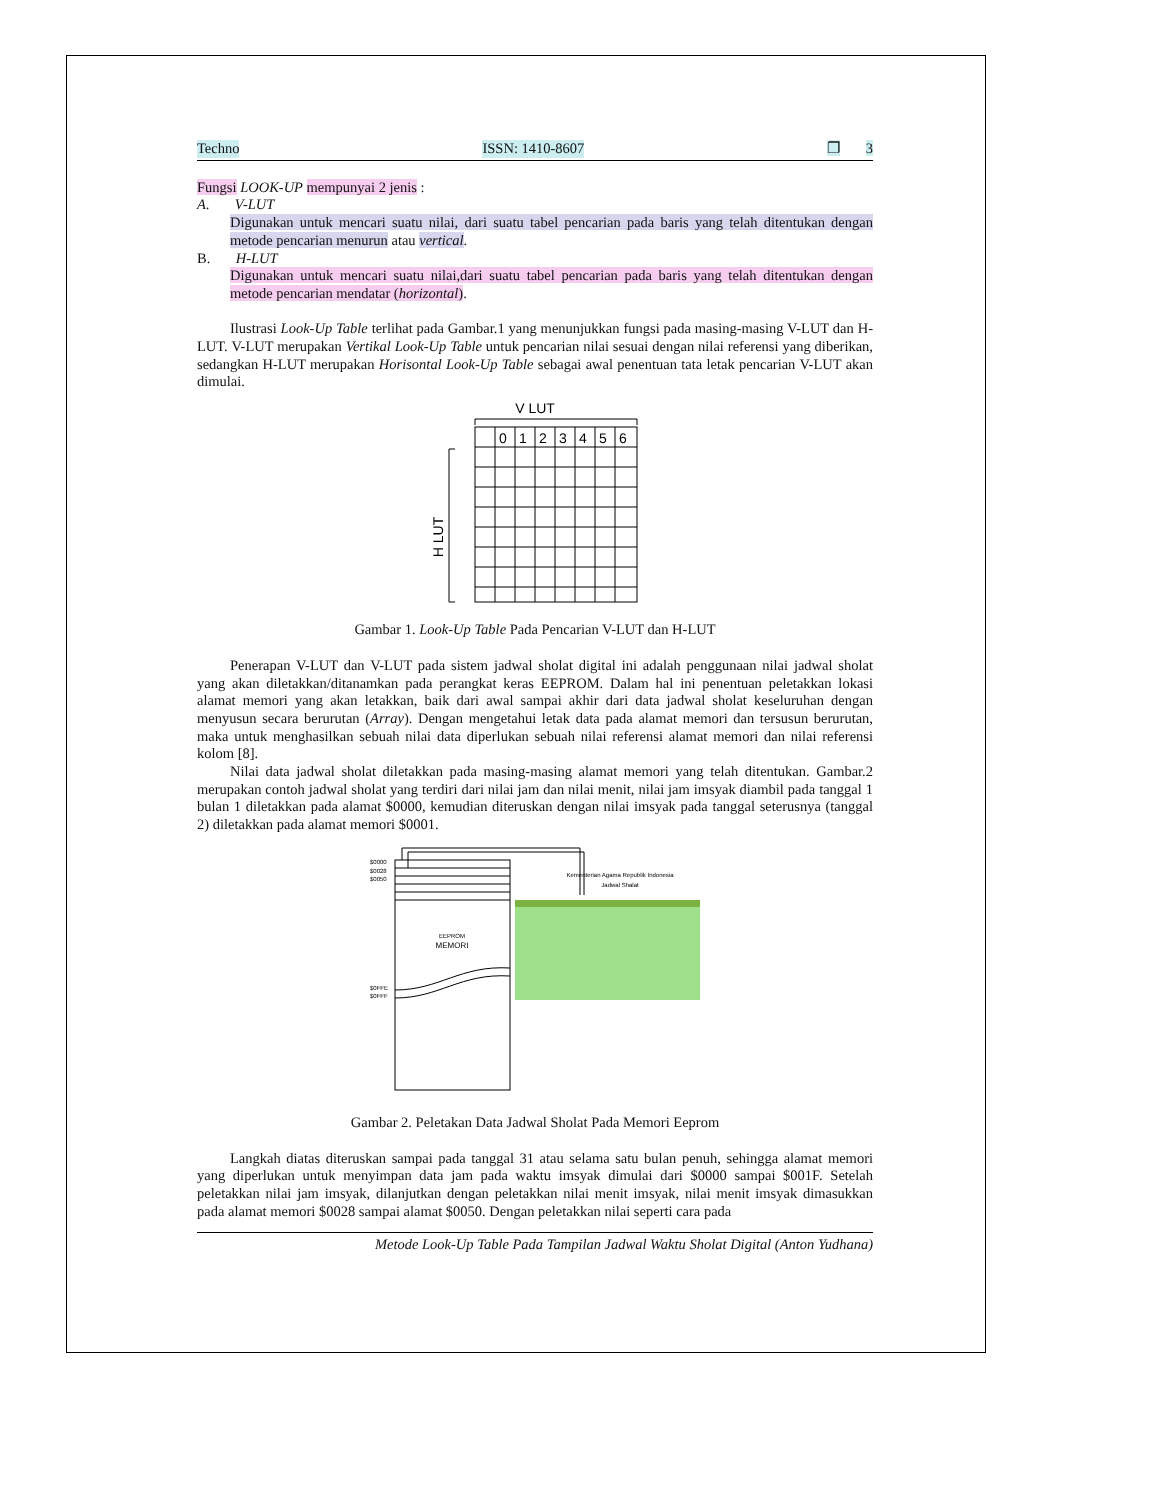Techno ISSN: 1410-8607 ❐ 3
Fungsi LOOK-UP mempunyai 2 jenis :
A. V-LUT
Digunakan untuk mencari suatu nilai, dari suatu tabel pencarian pada baris yang telah ditentukan dengan metode pencarian menurun atau vertical.
B. H-LUT
Digunakan untuk mencari suatu nilai,dari suatu tabel pencarian pada baris yang telah ditentukan dengan metode pencarian mendatar (horizontal).
Ilustrasi Look-Up Table terlihat pada Gambar.1 yang menunjukkan fungsi pada masing-masing V-LUT dan H-LUT. V-LUT merupakan Vertikal Look-Up Table untuk pencarian nilai sesuai dengan nilai referensi yang diberikan, sedangkan H-LUT merupakan Horisontal Look-Up Table sebagai awal penentuan tata letak pencarian V-LUT akan dimulai.
V LUT
H LUT
0
1
2
3
4
5
6
Gambar 1. Look-Up Table Pada Pencarian V-LUT dan H-LUT
Penerapan V-LUT dan V-LUT pada sistem jadwal sholat digital ini adalah penggunaan nilai jadwal sholat yang akan diletakkan/ditanamkan pada perangkat keras EEPROM. Dalam hal ini penentuan peletakkan lokasi alamat memori yang akan letakkan, baik dari awal sampai akhir dari data jadwal sholat keseluruhan dengan menyusun secara berurutan (Array). Dengan mengetahui letak data pada alamat memori dan tersusun berurutan, maka untuk menghasilkan sebuah nilai data diperlukan sebuah nilai referensi alamat memori dan nilai referensi kolom [8].
Nilai data jadwal sholat diletakkan pada masing-masing alamat memori yang telah ditentukan. Gambar.2 merupakan contoh jadwal sholat yang terdiri dari nilai jam dan nilai menit, nilai jam imsyak diambil pada tanggal 1 bulan 1 diletakkan pada alamat $0000, kemudian diteruskan dengan nilai imsyak pada tanggal seterusnya (tanggal 2) diletakkan pada alamat memori $0001.
$0000
$0028
$0050
$0FFE
$0FFF
EEPROM
MEMORI
Kementerian Agama Republik Indonesia
Jadwal Shalat
Gambar 2. Peletakan Data Jadwal Sholat Pada Memori Eeprom
Langkah diatas diteruskan sampai pada tanggal 31 atau selama satu bulan penuh, sehingga alamat memori yang diperlukan untuk menyimpan data jam pada waktu imsyak dimulai dari $0000 sampai $001F. Setelah peletakkan nilai jam imsyak, dilanjutkan dengan peletakkan nilai menit imsyak, nilai menit imsyak dimasukkan pada alamat memori $0028 sampai alamat $0050. Dengan peletakkan nilai seperti cara pada
Metode Look-Up Table Pada Tampilan Jadwal Waktu Sholat Digital (Anton Yudhana)